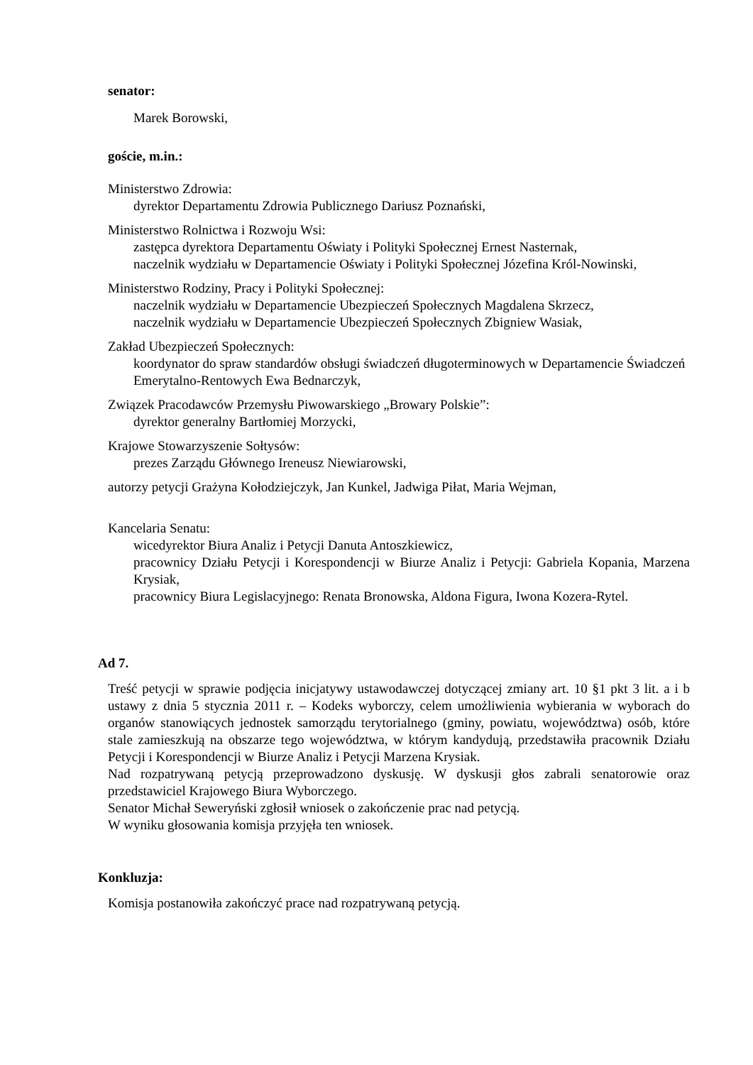senator:
Marek Borowski,
goście, m.in.:
Ministerstwo Zdrowia:
dyrektor Departamentu Zdrowia Publicznego Dariusz Poznański,
Ministerstwo Rolnictwa i Rozwoju Wsi:
zastępca dyrektora Departamentu Oświaty i Polityki Społecznej Ernest Nasternak,
naczelnik wydziału w Departamencie Oświaty i Polityki Społecznej Józefina Król-Nowinski,
Ministerstwo Rodziny, Pracy i Polityki Społecznej:
naczelnik wydziału w Departamencie Ubezpieczeń Społecznych Magdalena Skrzecz,
naczelnik wydziału w Departamencie Ubezpieczeń Społecznych Zbigniew Wasiak,
Zakład Ubezpieczeń Społecznych:
koordynator do spraw standardów obsługi świadczeń długoterminowych w Departamencie Świadczeń Emerytalno-Rentowych Ewa Bednarczyk,
Związek Pracodawców Przemysłu Piwowarskiego „Browary Polskie”:
dyrektor generalny Bartłomiej Morzycki,
Krajowe Stowarzyszenie Sołtysów:
prezes Zarządu Głównego Ireneusz Niewiarowski,
autorzy petycji Grażyna Kołodziejczyk, Jan Kunkel, Jadwiga Piłat, Maria Wejman,
Kancelaria Senatu:
wicedyrektor Biura Analiz i Petycji Danuta Antoszkiewicz,
pracownicy Działu Petycji i Korespondencji w Biurze Analiz i Petycji: Gabriela Kopania, Marzena Krysiak,
pracownicy Biura Legislacyjnego: Renata Bronowska, Aldona Figura, Iwona Kozera-Rytel.
Ad 7.
Treść petycji w sprawie podjęcia inicjatywy ustawodawczej dotyczącej zmiany art. 10 §1 pkt 3 lit. a i b ustawy z dnia 5 stycznia 2011 r. – Kodeks wyborczy, celem umożliwienia wybierania w wyborach do organów stanowiących jednostek samorządu terytorialnego (gminy, powiatu, województwa) osób, które stale zamieszkują na obszarze tego województwa, w którym kandydują, przedstawiła pracownik Działu Petycji i Korespondencji w Biurze Analiz i Petycji Marzena Krysiak.
Nad rozpatrywaną petycją przeprowadzono dyskusję. W dyskusji głos zabrali senatorowie oraz przedstawiciel Krajowego Biura Wyborczego.
Senator Michał Seweryński zgłosił wniosek o zakończenie prac nad petycją.
W wyniku głosowania komisja przyjęła ten wniosek.
Konkluzja:
Komisja postanowiła zakończyć prace nad rozpatrywaną petycją.